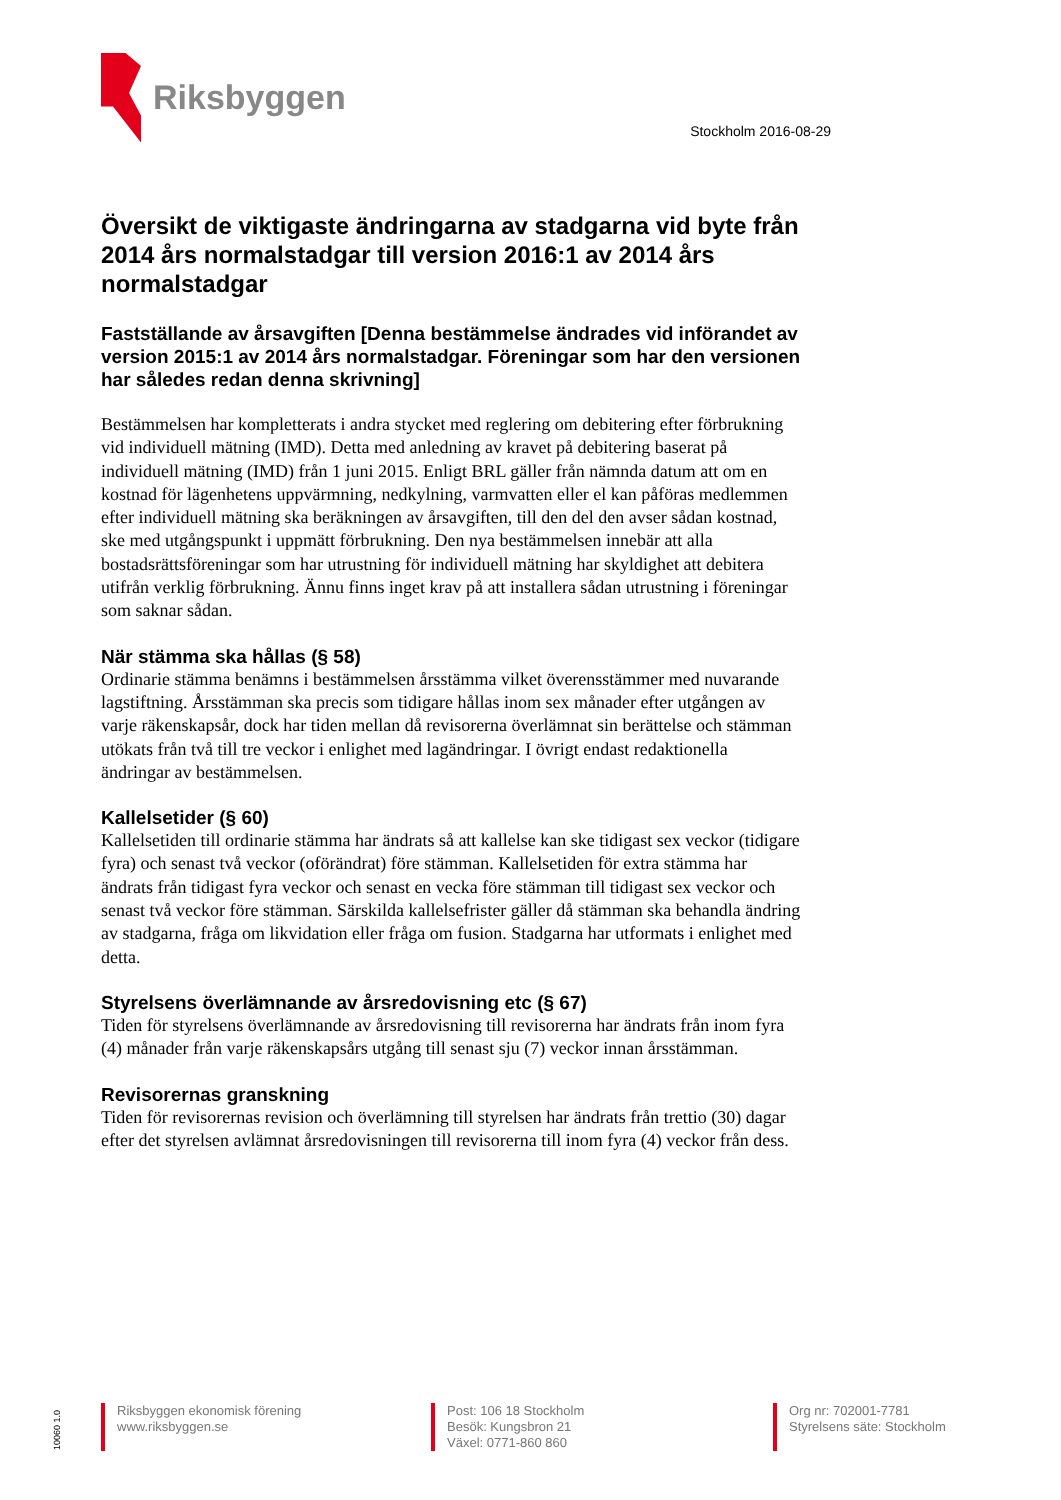Riksbyggen
Stockholm 2016-08-29
Översikt de viktigaste ändringarna av stadgarna vid byte från 2014 års normalstadgar till version 2016:1 av 2014 års normalstadgar
Fastställande av årsavgiften [Denna bestämmelse ändrades vid införandet av version 2015:1 av 2014 års normalstadgar. Föreningar som har den versionen har således redan denna skrivning]
Bestämmelsen har kompletterats i andra stycket med reglering om debitering efter förbrukning vid individuell mätning (IMD). Detta med anledning av kravet på debitering baserat på individuell mätning (IMD) från 1 juni 2015. Enligt BRL gäller från nämnda datum att om en kostnad för lägenhetens uppvärmning, nedkylning, varmvatten eller el kan påföras medlemmen efter individuell mätning ska beräkningen av årsavgiften, till den del den avser sådan kostnad, ske med utgångspunkt i uppmätt förbrukning. Den nya bestämmelsen innebär att alla bostadsrättsföreningar som har utrustning för individuell mätning har skyldighet att debitera utifrån verklig förbrukning. Ännu finns inget krav på att installera sådan utrustning i föreningar som saknar sådan.
När stämma ska hållas (§ 58)
Ordinarie stämma benämns i bestämmelsen årsstämma vilket överensstämmer med nuvarande lagstiftning. Årsstämman ska precis som tidigare hållas inom sex månader efter utgången av varje räkenskapsår, dock har tiden mellan då revisorerna överlämnat sin berättelse och stämman utökats från två till tre veckor i enlighet med lagändringar. I övrigt endast redaktionella ändringar av bestämmelsen.
Kallelsetider (§ 60)
Kallelsetiden till ordinarie stämma har ändrats så att kallelse kan ske tidigast sex veckor (tidigare fyra) och senast två veckor (oförändrat) före stämman. Kallelsetiden för extra stämma har ändrats från tidigast fyra veckor och senast en vecka före stämman till tidigast sex veckor och senast två veckor före stämman. Särskilda kallelsefrister gäller då stämman ska behandla ändring av stadgarna, fråga om likvidation eller fråga om fusion. Stadgarna har utformats i enlighet med detta.
Styrelsens överlämnande av årsredovisning etc (§ 67)
Tiden för styrelsens överlämnande av årsredovisning till revisorerna har ändrats från inom fyra (4) månader från varje räkenskapsårs utgång till senast sju (7) veckor innan årsstämman.
Revisorernas granskning
Tiden för revisorernas revision och överlämning till styrelsen har ändrats från trettio (30) dagar efter det styrelsen avlämnat årsredovisningen till revisorerna till inom fyra (4) veckor från dess.
10060 1.0
Riksbyggen ekonomisk förening
www.riksbyggen.se
Post: 106 18 Stockholm
Besök: Kungsbron 21
Växel: 0771-860 860
Org nr: 702001-7781
Styrelsens säte: Stockholm